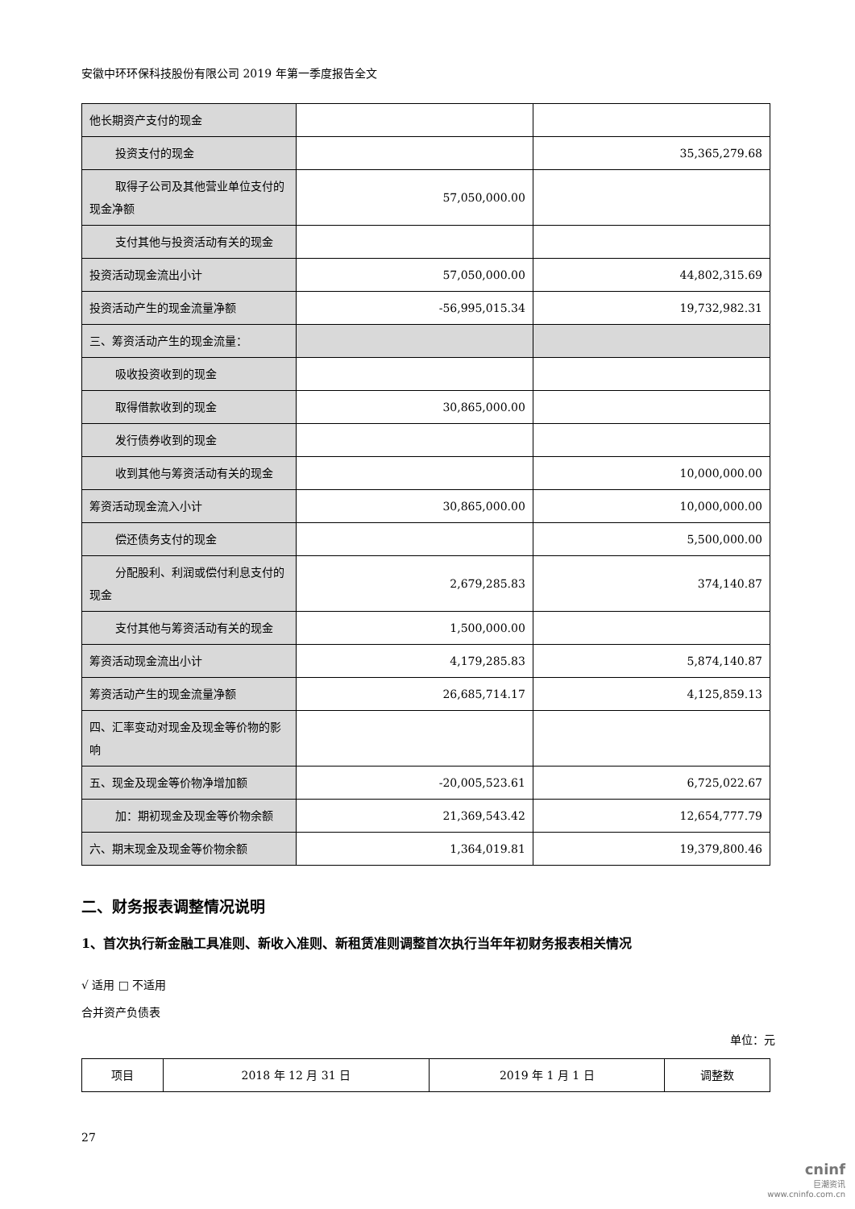安徽中环环保科技股份有限公司 2019 年第一季度报告全文
| 他长期资产支付的现金 | | |
| 投资支付的现金 | | 35,365,279.68 |
| 取得子公司及其他营业单位支 付的现金净额 | 57,050,000.00 | |
| 支付其他与投资活动有关的现 金 | | |
| 投资活动现金流出小计 | 57,050,000.00 | 44,802,315.69 |
| 投资活动产生的现金流量净额 | -56,995,015.34 | 19,732,982.31 |
| 三、筹资活动产生的现金流量： | | |
| 吸收投资收到的现金 | | |
| 取得借款收到的现金 | 30,865,000.00 | |
| 发行债券收到的现金 | | |
| 收到其他与筹资活动有关的现 金 | | 10,000,000.00 |
| 筹资活动现金流入小计 | 30,865,000.00 | 10,000,000.00 |
| 偿还债务支付的现金 | | 5,500,000.00 |
| 分配股利、利润或偿付利息支 付的现金 | 2,679,285.83 | 374,140.87 |
| 支付其他与筹资活动有关的现 金 | 1,500,000.00 | |
| 筹资活动现金流出小计 | 4,179,285.83 | 5,874,140.87 |
| 筹资活动产生的现金流量净额 | 26,685,714.17 | 4,125,859.13 |
| 四、汇率变动对现金及现金等价物的影响 | | |
| 五、现金及现金等价物净增加额 | -20,005,523.61 | 6,725,022.67 |
| 加：期初现金及现金等价物余 额 | 21,369,543.42 | 12,654,777.79 |
| 六、期末现金及现金等价物余额 | 1,364,019.81 | 19,379,800.46 |
二、财务报表调整情况说明
1、首次执行新金融工具准则、新收入准则、新租赁准则调整首次执行当年年初财务报表相关情况
√ 适用 □ 不适用
合并资产负债表
单位：元
| 项目 | 2018 年 12 月 31 日 | 2019 年 1 月 1 日 | 调整数 |
27
cninf
巨潮资讯
www.cninfo.com.cn